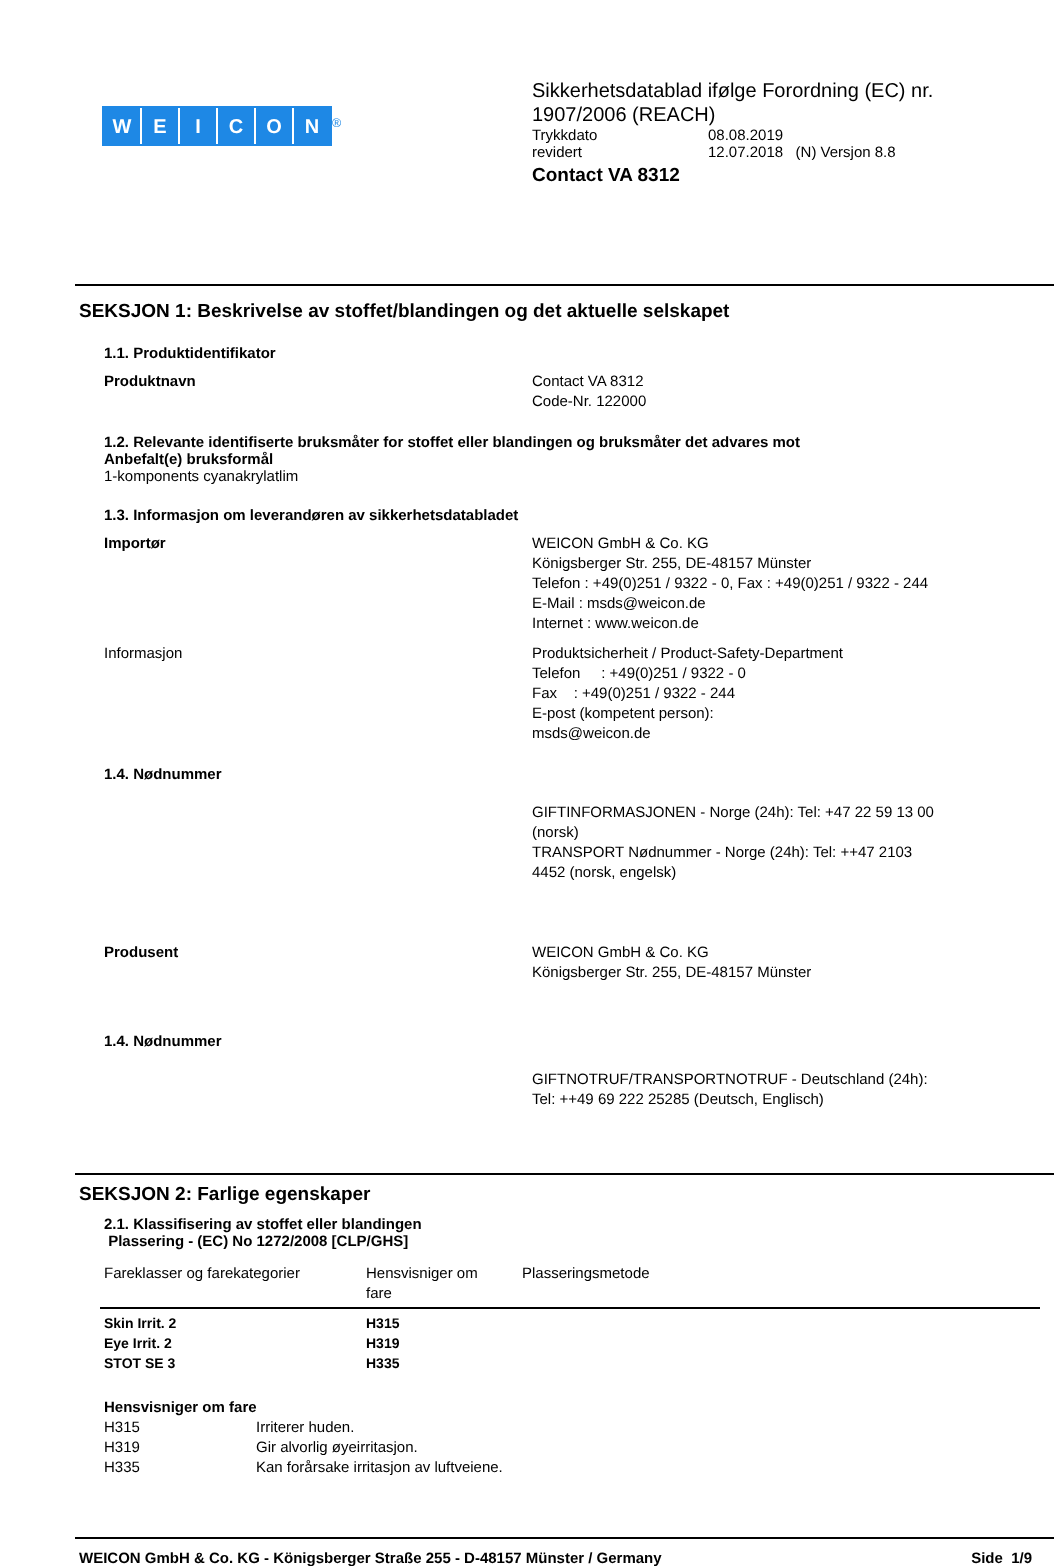WEICON
<sup>®</sup>
Sikkerhetsdatablad ifølge Forordning (EC) nr.
1907/2006 (REACH)
Trykkdato 08.08.2019
revidert 12.07.2018 (N) Versjon 8.8
Contact VA 8312
SEKSJON 1: Beskrivelse av stoffet/blandingen og det aktuelle selskapet
1.1. Produktidentifikator
Produktnavn Contact VA 8312
Code-Nr. 122000
1.2. Relevante identifiserte bruksmåter for stoffet eller blandingen og bruksmåter det advares mot
Anbefalt(e) bruksformål
1-komponents cyanakrylatlim
1.3. Informasjon om leverandøren av sikkerhetsdatabladet
Importør WEICON GmbH & Co. KG
Königsberger Str. 255, DE-48157 Münster
Telefon : +49(0)251 / 9322 - 0, Fax : +49(0)251 / 9322 - 244
E-Mail : msds@weicon.de
Internet : www.weicon.de
Informasjon Produktsicherheit / Product-Safety-Department
Telefon : +49(0)251 / 9322 - 0
Fax : +49(0)251 / 9322 - 244
E-post (kompetent person):
msds@weicon.de
1.4. Nødnummer
GIFTINFORMASJONEN - Norge (24h): Tel: +47 22 59 13 00
(norsk)
TRANSPORT Nødnummer - Norge (24h): Tel: ++47 2103
4452 (norsk, engelsk)
Produsent WEICON GmbH & Co. KG
Königsberger Str. 255, DE-48157 Münster
1.4. Nødnummer
GIFTNOTRUF/TRANSPORTNOTRUF - Deutschland (24h):
Tel: ++49 69 222 25285 (Deutsch, Englisch)
SEKSJON 2: Farlige egenskaper
2.1. Klassifisering av stoffet eller blandingen
Plassering - (EC) No 1272/2008 [CLP/GHS]
| Fareklasser og farekategorier | Hensvisniger om fare | Plasseringsmetode |
| --- | --- | --- |
| Skin Irrit. 2 | H315 | |
| Eye Irrit. 2 | H319 | |
| STOT SE 3 | H335 | |
Hensvisniger om fare
H315 Irriterer huden.
H319 Gir alvorlig øyeirritasjon.
H335 Kan forårsake irritasjon av luftveiene.
WEICON GmbH & Co. KG - Königsberger Straße 255 - D-48157 Münster / Germany Side 1/9